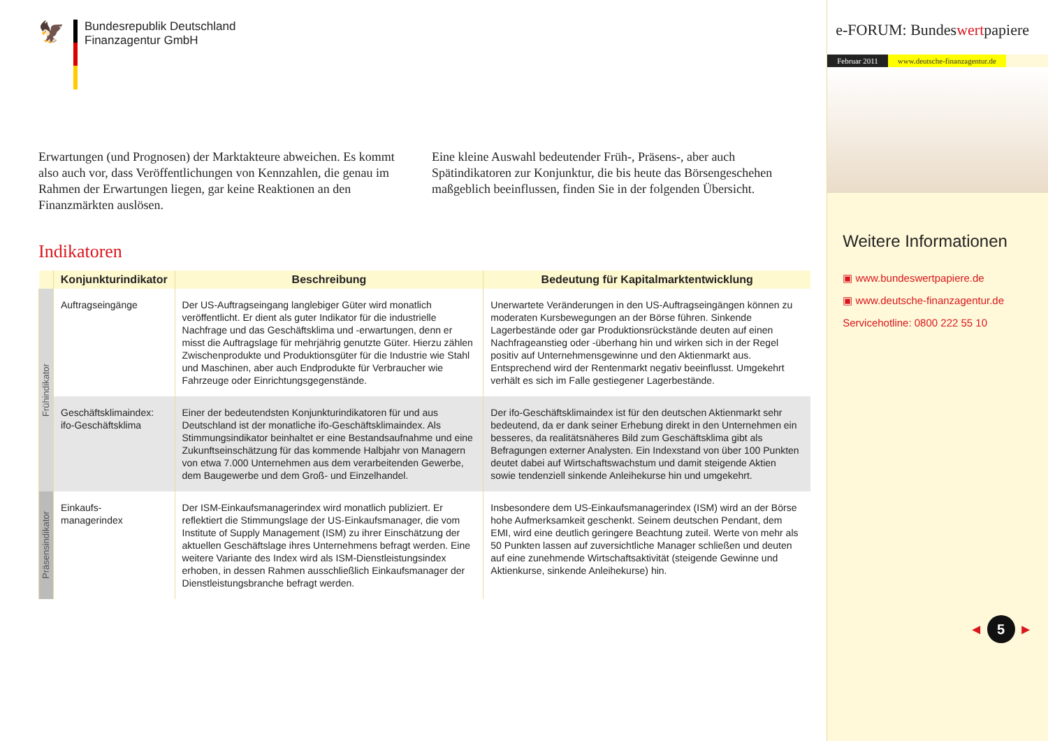🦅
Bundesrepublik Deutschland
Finanzagentur GmbH
Erwartungen (und Prognosen) der Marktakteure abweichen. Es kommt also auch vor, dass Veröffentlichungen von Kennzahlen, die genau im Rahmen der Erwartungen liegen, gar keine Reaktionen an den Finanzmärkten auslösen.
Eine kleine Auswahl bedeutender Früh-, Präsens-, aber auch Spätindikatoren zur Konjunktur, die bis heute das Börsengeschehen maßgeblich beeinflussen, finden Sie in der folgenden Übersicht.
Indikatoren
| | Konjunkturindikator | Beschreibung | Bedeutung für Kapitalmarktentwicklung |
| --- | --- | --- | --- |
| Frühindikator | Auftragseingänge | Der US-Auftragseingang langlebiger Güter wird monatlich veröffentlicht. Er dient als guter Indikator für die industrielle Nachfrage und das Geschäftsklima und -erwartungen, denn er misst die Auftragslage für mehrjährig genutzte Güter. Hierzu zählen Zwischenprodukte und Produktionsgüter für die Industrie wie Stahl und Maschinen, aber auch Endprodukte für Verbraucher wie Fahrzeuge oder Einrichtungsgegenstände. | Unerwartete Veränderungen in den US-Auftragseingängen können zu moderaten Kursbewegungen an der Börse führen. Sinkende Lagerbestände oder gar Produktionsrückstände deuten auf einen Nachfrageanstieg oder -überhang hin und wirken sich in der Regel positiv auf Unternehmensgewinne und den Aktienmarkt aus. Entsprechend wird der Rentenmarkt negativ beeinflusst. Umgekehrt verhält es sich im Falle gestiegener Lagerbestände. |
| | Geschäftsklimaindex: ifo-Geschäftsklima | Einer der bedeutendsten Konjunkturindikatoren für und aus Deutschland ist der monatliche ifo-Geschäftsklimaindex. Als Stimmungsindikator beinhaltet er eine Bestandsaufnahme und eine Zukunftseinschätzung für das kommende Halbjahr von Managern von etwa 7.000 Unternehmen aus dem verarbeitenden Gewerbe, dem Baugewerbe und dem Groß- und Einzelhandel. | Der ifo-Geschäftsklimaindex ist für den deutschen Aktienmarkt sehr bedeutend, da er dank seiner Erhebung direkt in den Unternehmen ein besseres, da realitätsnäheres Bild zum Geschäftsklima gibt als Befragungen externer Analysten. Ein Indexstand von über 100 Punkten deutet dabei auf Wirtschaftswachstum und damit steigende Aktien sowie tendenziell sinkende Anleihekurse hin und umgekehrt. |
| Präsensindikator | Einkaufs- managerindex | Der ISM-Einkaufsmanagerindex wird monatlich publiziert. Er reflektiert die Stimmungslage der US-Einkaufsmanager, die vom Institute of Supply Management (ISM) zu ihrer Einschätzung der aktuellen Geschäftslage ihres Unternehmens befragt werden. Eine weitere Variante des Index wird als ISM-Dienstleistungsindex erhoben, in dessen Rahmen ausschließlich Einkaufsmanager der Dienstleistungsbranche befragt werden. | Insbesondere dem US-Einkaufsmanagerindex (ISM) wird an der Börse hohe Aufmerksamkeit geschenkt. Seinem deutschen Pendant, dem EMI, wird eine deutlich geringere Beachtung zuteil. Werte von mehr als 50 Punkten lassen auf zuversichtliche Manager schließen und deuten auf eine zunehmende Wirtschaftsaktivität (steigende Gewinne und Aktienkurse, sinkende Anleihekurse) hin. |
e-FORUM: Bundeswertpapiere
Februar 2011 www.deutsche-finanzagentur.de
Weitere Informationen
▣ www.bundeswertpapiere.de
▣ www.deutsche-finanzagentur.de
Servicehotline: 0800 222 55 10
◄ 5 ►